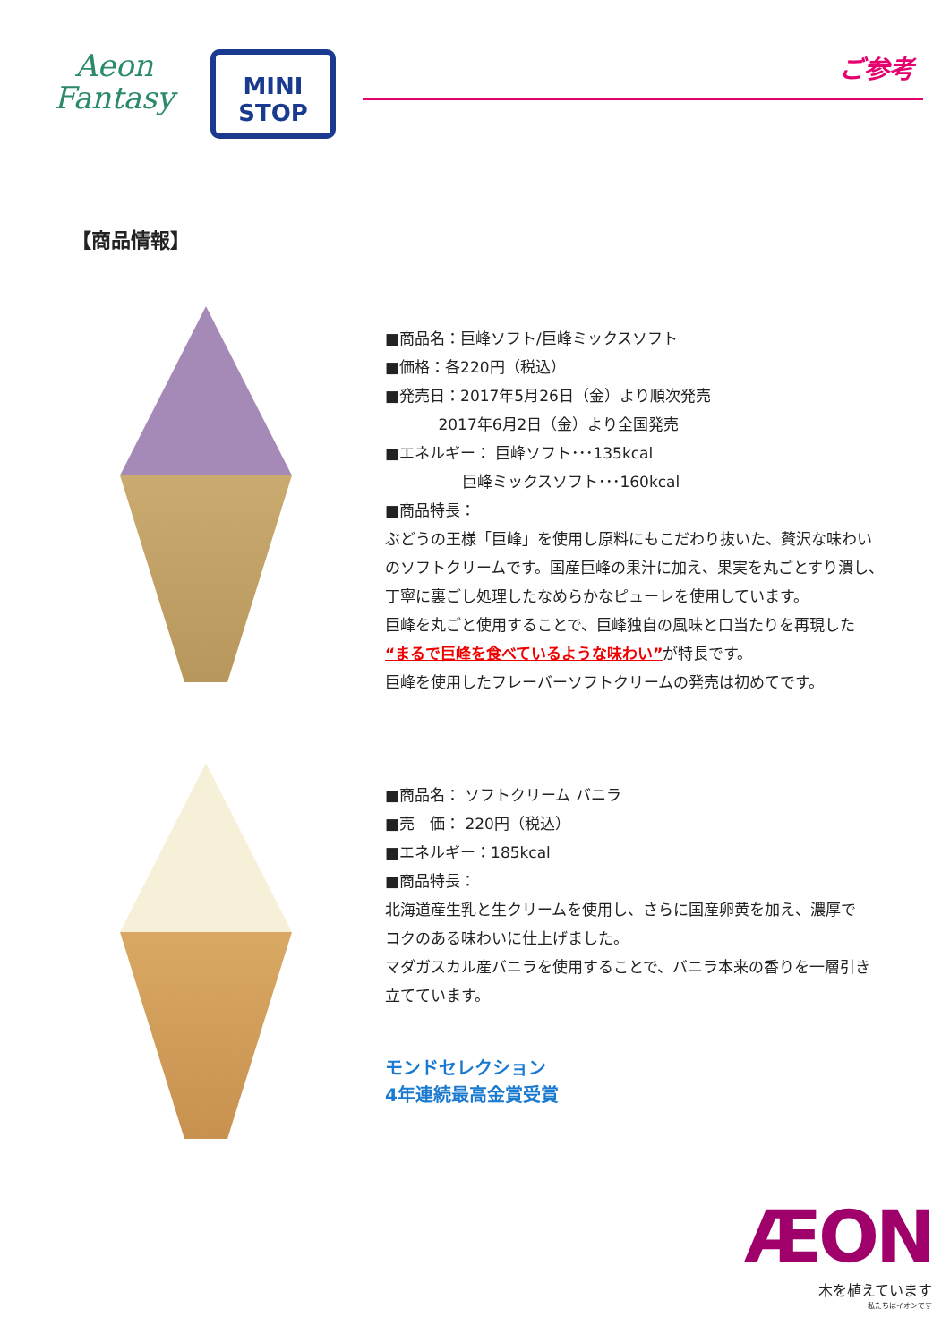Aeon
Fantasy
MINI
STOP
ご参考
【商品情報】
■商品名：巨峰ソフト/巨峰ミックスソフト
■価格：各220円（税込）
■発売日：2017年5月26日（金）より順次発売
2017年6月2日（金）より全国発売
■エネルギー： 巨峰ソフト･･･135kcal
巨峰ミックスソフト･･･160kcal
■商品特長：
ぶどうの王様「巨峰」を使用し原料にもこだわり抜いた、贅沢な味わい
のソフトクリームです。国産巨峰の果汁に加え、果実を丸ごとすり潰し、
丁寧に裏ごし処理したなめらかなピューレを使用しています。
巨峰を丸ごと使用することで、巨峰独自の風味と口当たりを再現した
“まるで巨峰を食べているような味わい”が特長です。
巨峰を使用したフレーバーソフトクリームの発売は初めてです。
■商品名： ソフトクリーム バニラ
■売　価： 220円（税込）
■エネルギー：185kcal
■商品特長：
北海道産生乳と生クリームを使用し、さらに国産卵黄を加え、濃厚で
コクのある味わいに仕上げました。
マダガスカル産バニラを使用することで、バニラ本来の香りを一層引き
立てています。
モンドセレクション
4年連続最高金賞受賞
ÆON
木を植えています
私たちはイオンです